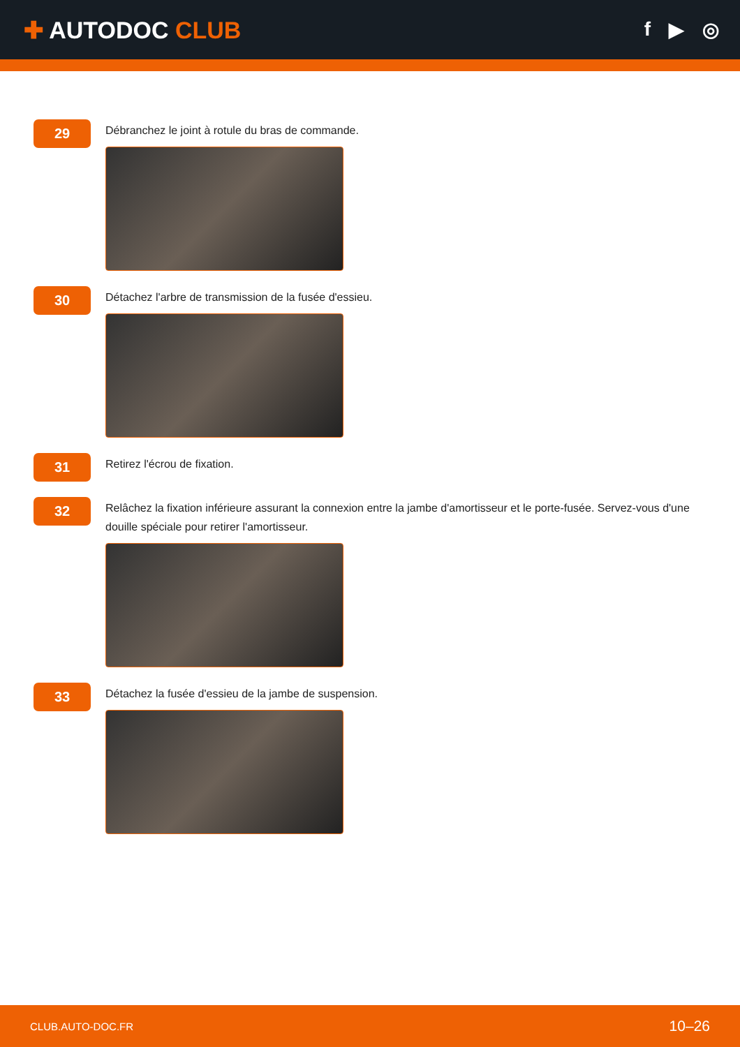✚ AUTODOC CLUB
f ▶ ◎
29
Débranchez le joint à rotule du bras de commande.
30
Détachez l'arbre de transmission de la fusée d'essieu.
31
Retirez l'écrou de fixation.
32
Relâchez la fixation inférieure assurant la connexion entre la jambe d'amortisseur et le porte-fusée. Servez-vous d'une douille spéciale pour retirer l'amortisseur.
33
Détachez la fusée d'essieu de la jambe de suspension.
CLUB.AUTO-DOC.FR 10–26